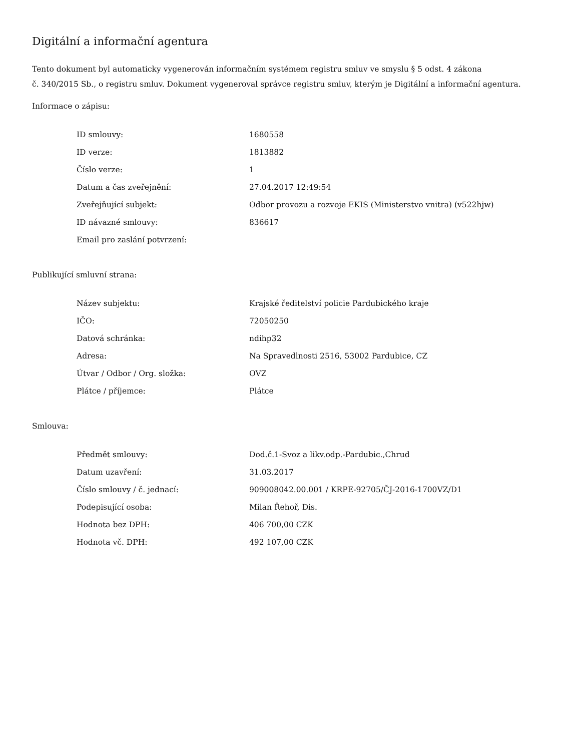Digitální a informační agentura
Tento dokument byl automaticky vygenerován informačním systémem registru smluv ve smyslu § 5 odst. 4 zákona
č. 340/2015 Sb., o registru smluv. Dokument vygeneroval správce registru smluv, kterým je Digitální a informační agentura.
Informace o zápisu:
| ID smlouvy: | 1680558 |
| ID verze: | 1813882 |
| Číslo verze: | 1 |
| Datum a čas zveřejnění: | 27.04.2017 12:49:54 |
| Zveřejňující subjekt: | Odbor provozu a rozvoje EKIS (Ministerstvo vnitra) (v522hjw) |
| ID návazné smlouvy: | 836617 |
| Email pro zaslání potvrzení: | |
Publikující smluvní strana:
| Název subjektu: | Krajské ředitelství policie Pardubického kraje |
| IČO: | 72050250 |
| Datová schránka: | ndihp32 |
| Adresa: | Na Spravedlnosti 2516, 53002 Pardubice, CZ |
| Útvar / Odbor / Org. složka: | OVZ |
| Plátce / příjemce: | Plátce |
Smlouva:
| Předmět smlouvy: | Dod.č.1-Svoz a likv.odp.-Pardubic.,Chrud |
| Datum uzavření: | 31.03.2017 |
| Číslo smlouvy / č. jednací: | 909008042.00.001 / KRPE-92705/ČJ-2016-1700VZ/D1 |
| Podepisující osoba: | Milan Řehoř, Dis. |
| Hodnota bez DPH: | 406 700,00 CZK |
| Hodnota vč. DPH: | 492 107,00 CZK |